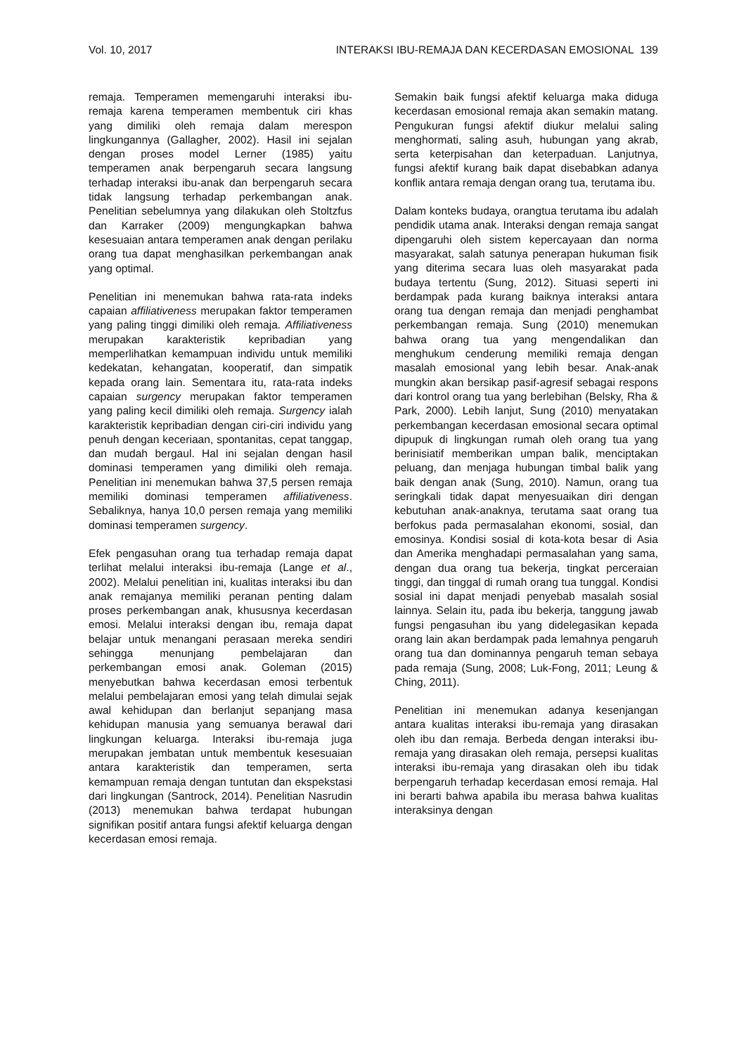Vol. 10, 2017 INTERAKSI IBU-REMAJA DAN KECERDASAN EMOSIONAL 139
remaja. Temperamen memengaruhi interaksi ibu-remaja karena temperamen membentuk ciri khas yang dimiliki oleh remaja dalam merespon lingkungannya (Gallagher, 2002). Hasil ini sejalan dengan proses model Lerner (1985) yaitu temperamen anak berpengaruh secara langsung terhadap interaksi ibu-anak dan berpengaruh secara tidak langsung terhadap perkembangan anak. Penelitian sebelumnya yang dilakukan oleh Stoltzfus dan Karraker (2009) mengungkapkan bahwa kesesuaian antara temperamen anak dengan perilaku orang tua dapat menghasilkan perkembangan anak yang optimal.
Penelitian ini menemukan bahwa rata-rata indeks capaian affiliativeness merupakan faktor temperamen yang paling tinggi dimiliki oleh remaja. Affiliativeness merupakan karakteristik kepribadian yang memperlihatkan kemampuan individu untuk memiliki kedekatan, kehangatan, kooperatif, dan simpatik kepada orang lain. Sementara itu, rata-rata indeks capaian surgency merupakan faktor temperamen yang paling kecil dimiliki oleh remaja. Surgency ialah karakteristik kepribadian dengan ciri-ciri individu yang penuh dengan keceriaan, spontanitas, cepat tanggap, dan mudah bergaul. Hal ini sejalan dengan hasil dominasi temperamen yang dimiliki oleh remaja. Penelitian ini menemukan bahwa 37,5 persen remaja memiliki dominasi temperamen affiliativeness. Sebaliknya, hanya 10,0 persen remaja yang memiliki dominasi temperamen surgency.
Efek pengasuhan orang tua terhadap remaja dapat terlihat melalui interaksi ibu-remaja (Lange et al., 2002). Melalui penelitian ini, kualitas interaksi ibu dan anak remajanya memiliki peranan penting dalam proses perkembangan anak, khususnya kecerdasan emosi. Melalui interaksi dengan ibu, remaja dapat belajar untuk menangani perasaan mereka sendiri sehingga menunjang pembelajaran dan perkembangan emosi anak. Goleman (2015) menyebutkan bahwa kecerdasan emosi terbentuk melalui pembelajaran emosi yang telah dimulai sejak awal kehidupan dan berlanjut sepanjang masa kehidupan manusia yang semuanya berawal dari lingkungan keluarga. Interaksi ibu-remaja juga merupakan jembatan untuk membentuk kesesuaian antara karakteristik dan temperamen, serta kemampuan remaja dengan tuntutan dan ekspekstasi dari lingkungan (Santrock, 2014). Penelitian Nasrudin (2013) menemukan bahwa terdapat hubungan signifikan positif antara fungsi afektif keluarga dengan kecerdasan emosi remaja.
Semakin baik fungsi afektif keluarga maka diduga kecerdasan emosional remaja akan semakin matang. Pengukuran fungsi afektif diukur melalui saling menghormati, saling asuh, hubungan yang akrab, serta keterpisahan dan keterpaduan. Lanjutnya, fungsi afektif kurang baik dapat disebabkan adanya konflik antara remaja dengan orang tua, terutama ibu.
Dalam konteks budaya, orangtua terutama ibu adalah pendidik utama anak. Interaksi dengan remaja sangat dipengaruhi oleh sistem kepercayaan dan norma masyarakat, salah satunya penerapan hukuman fisik yang diterima secara luas oleh masyarakat pada budaya tertentu (Sung, 2012). Situasi seperti ini berdampak pada kurang baiknya interaksi antara orang tua dengan remaja dan menjadi penghambat perkembangan remaja. Sung (2010) menemukan bahwa orang tua yang mengendalikan dan menghukum cenderung memiliki remaja dengan masalah emosional yang lebih besar. Anak-anak mungkin akan bersikap pasif-agresif sebagai respons dari kontrol orang tua yang berlebihan (Belsky, Rha & Park, 2000). Lebih lanjut, Sung (2010) menyatakan perkembangan kecerdasan emosional secara optimal dipupuk di lingkungan rumah oleh orang tua yang berinisiatif memberikan umpan balik, menciptakan peluang, dan menjaga hubungan timbal balik yang baik dengan anak (Sung, 2010). Namun, orang tua seringkali tidak dapat menyesuaikan diri dengan kebutuhan anak-anaknya, terutama saat orang tua berfokus pada permasalahan ekonomi, sosial, dan emosinya. Kondisi sosial di kota-kota besar di Asia dan Amerika menghadapi permasalahan yang sama, dengan dua orang tua bekerja, tingkat perceraian tinggi, dan tinggal di rumah orang tua tunggal. Kondisi sosial ini dapat menjadi penyebab masalah sosial lainnya. Selain itu, pada ibu bekerja, tanggung jawab fungsi pengasuhan ibu yang didelegasikan kepada orang lain akan berdampak pada lemahnya pengaruh orang tua dan dominannya pengaruh teman sebaya pada remaja (Sung, 2008; Luk-Fong, 2011; Leung & Ching, 2011).
Penelitian ini menemukan adanya kesenjangan antara kualitas interaksi ibu-remaja yang dirasakan oleh ibu dan remaja. Berbeda dengan interaksi ibu-remaja yang dirasakan oleh remaja, persepsi kualitas interaksi ibu-remaja yang dirasakan oleh ibu tidak berpengaruh terhadap kecerdasan emosi remaja. Hal ini berarti bahwa apabila ibu merasa bahwa kualitas interaksinya dengan